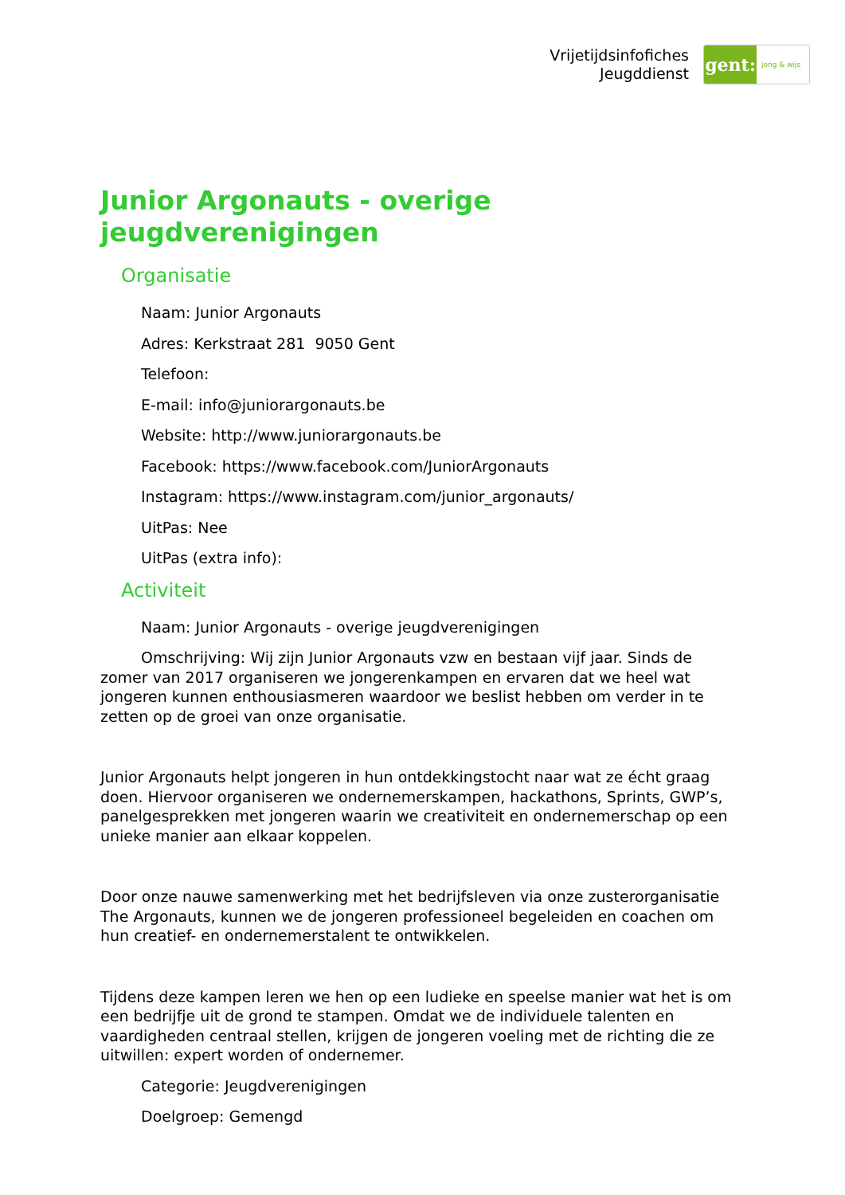Vrijetijdsinfofiches
Jeugddienst
gent:
jong & wijs
Junior Argonauts - overige jeugdverenigingen
Organisatie
Naam: Junior Argonauts
Adres: Kerkstraat 281 9050 Gent
Telefoon:
E-mail: info@juniorargonauts.be
Website: http://www.juniorargonauts.be
Facebook: https://www.facebook.com/JuniorArgonauts
Instagram: https://www.instagram.com/junior_argonauts/
UitPas: Nee
UitPas (extra info):
Activiteit
Naam: Junior Argonauts - overige jeugdverenigingen
Omschrijving: Wij zijn Junior Argonauts vzw en bestaan vijf jaar. Sinds de zomer van 2017 organiseren we jongerenkampen en ervaren dat we heel wat jongeren kunnen enthousiasmeren waardoor we beslist hebben om verder in te zetten op de groei van onze organisatie.
Junior Argonauts helpt jongeren in hun ontdekkingstocht naar wat ze écht graag doen. Hiervoor organiseren we ondernemerskampen, hackathons, Sprints, GWP’s, panelgesprekken met jongeren waarin we creativiteit en ondernemerschap op een unieke manier aan elkaar koppelen.
Door onze nauwe samenwerking met het bedrijfsleven via onze zusterorganisatie The Argonauts, kunnen we de jongeren professioneel begeleiden en coachen om hun creatief- en ondernemerstalent te ontwikkelen.
Tijdens deze kampen leren we hen op een ludieke en speelse manier wat het is om een bedrijfje uit de grond te stampen. Omdat we de individuele talenten en vaardigheden centraal stellen, krijgen de jongeren voeling met de richting die ze uitwillen: expert worden of ondernemer.
Categorie: Jeugdverenigingen
Doelgroep: Gemengd